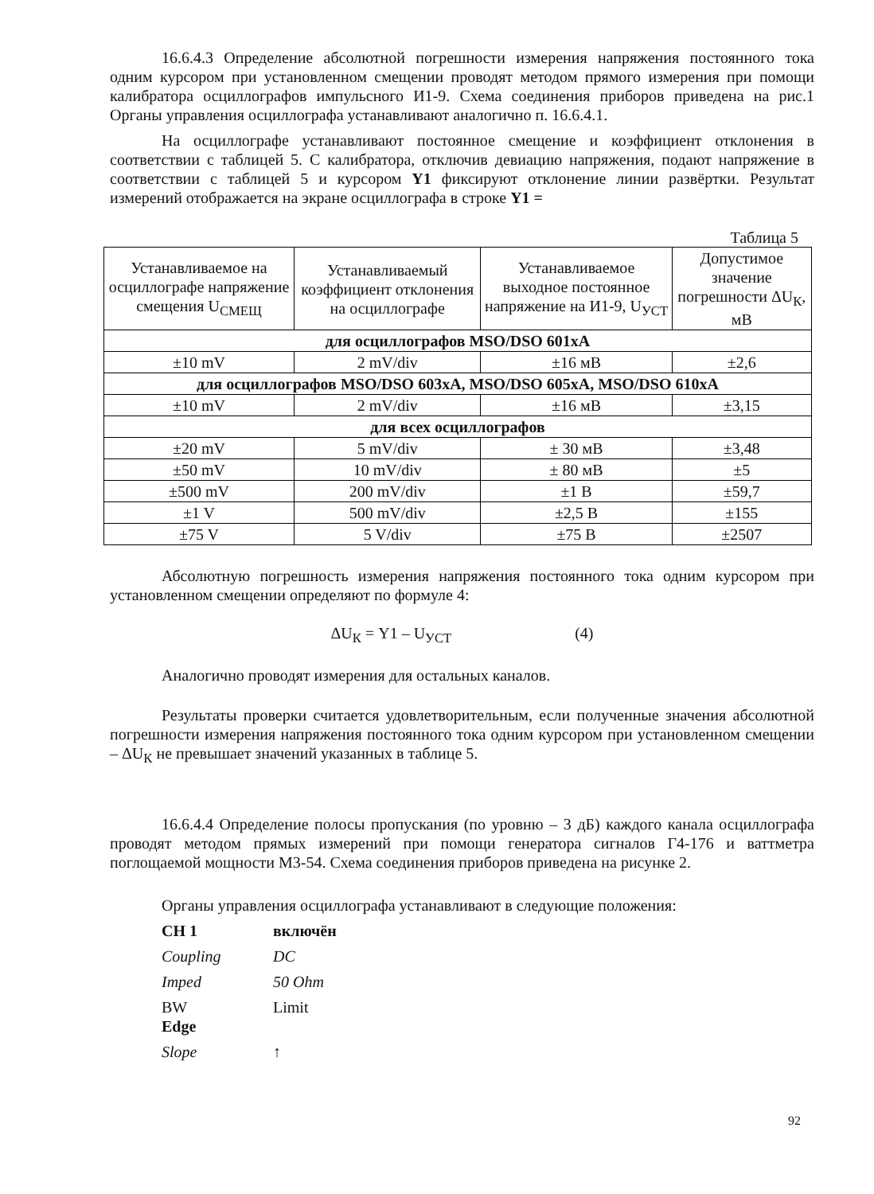16.6.4.3 Определение абсолютной погрешности измерения напряжения постоянного тока одним курсором при установленном смещении проводят методом прямого измерения при помощи калибратора осциллографов импульсного И1-9. Схема соединения приборов приведена на рис.1 Органы управления осциллографа устанавливают аналогично п. 16.6.4.1.
На осциллографе устанавливают постоянное смещение и коэффициент отклонения в соответствии с таблицей 5. С калибратора, отключив девиацию напряжения, подают напряжение в соответствии с таблицей 5 и курсором Y1 фиксируют отклонение линии развёртки. Результат измерений отображается на экране осциллографа в строке Y1 =
Таблица 5
| Устанавливаемое на осциллографе напряжение смещения U<sub>СМЕЩ</sub> | Устанавливаемый коэффициент отклонения на осциллографе | Устанавливаемое выходное постоянное напряжение на И1-9, U<sub>УСТ</sub> | Допустимое значение погрешности ΔU<sub>К</sub>, мВ |
| для осциллографов MSO/DSO 601xA | | | |
| ±10 mV | 2 mV/div | ±16 мВ | ±2,6 |
| для осциллографов MSO/DSO 603xA, MSO/DSO 605xA, MSO/DSO 610xA | | | |
| ±10 mV | 2 mV/div | ±16 мВ | ±3,15 |
| для всех осциллографов | | | |
| ±20 mV | 5 mV/div | ± 30 мВ | ±3,48 |
| ±50 mV | 10 mV/div | ± 80 мВ | ±5 |
| ±500 mV | 200 mV/div | ±1 В | ±59,7 |
| ±1 V | 500 mV/div | ±2,5 В | ±155 |
| ±75 V | 5 V/div | ±75 В | ±2507 |
Абсолютную погрешность измерения напряжения постоянного тока одним курсором при установленном смещении определяют по формуле 4:
ΔU<sub>К</sub> = Y1 – U<sub>УСТ</sub> (4)
Аналогично проводят измерения для остальных каналов.
Результаты проверки считается удовлетворительным, если полученные значения абсолютной погрешности измерения напряжения постоянного тока одним курсором при установленном смещении – ΔU<sub>К</sub> не превышает значений указанных в таблице 5.
16.6.4.4 Определение полосы пропускания (по уровню – 3 дБ) каждого канала осциллографа проводят методом прямых измерений при помощи генератора сигналов Г4-176 и ваттметра поглощаемой мощности М3-54. Схема соединения приборов приведена на рисунке 2.
Органы управления осциллографа устанавливают в следующие положения:
CH 1 включён
Coupling DC
Imped 50 Ohm
BW
Edge Limit
Slope ↑
92